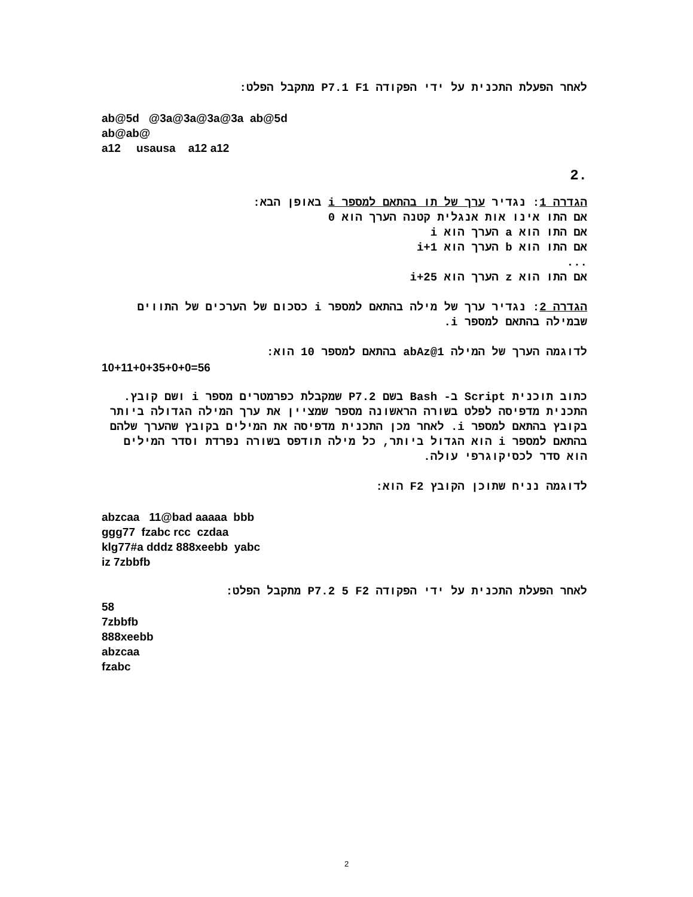לאחר הפעלת התכנית על ידי הפקודה P7.1 F1 מתקבל הפלט:
ab@5d @3a@3a@3a@3a ab@5d ab@ab@ a12 usausa a12 a12
2.
הגדרה 1: נגדיר ערך של תו בהתאם למספר i באופן הבא:
אם התו אינו אות אנגלית קטנה הערך הוא 0
אם התו הוא a הערך הוא i
אם התו הוא b הערך הוא i+1
...
אם התו הוא z הערך הוא i+25
הגדרה 2: נגדיר ערך של מילה בהתאם למספר i כסכום של הערכים של התווים שבמילה בהתאם למספר i.
לדוגמה הערך של המילה abAz@1 בהתאם למספר 10 הוא:
10+11+0+35+0+0=56
כתוב תוכנית Script ב- Bash בשם P7.2 שמקבלת כפרמטרים מספר i ושם קובץ.
התכנית מדפיסה לפלט בשורה הראשונה מספר שמציין את ערך המילה הגדולה ביותר בקובץ בהתאם למספר i. לאחר מכן התכנית מדפיסה את המילים בקובץ שהערך שלהם בהתאם למספר i הוא הגדול ביותר, כל מילה תודפס בשורה נפרדת וסדר המילים הוא סדר לכסיקוגרפי עולה.
לדוגמה נניח שתוכן הקובץ F2 הוא:
abzcaa 11@bad aaaaa bbb ggg77 fzabc rcc czdaa klg77#a dddz 888xeebb yabc iz 7zbbfb
לאחר הפעלת התכנית על ידי הפקודה P7.2 5 F2 מתקבל הפלט:
58 7zbbfb 888xeebb abzcaa fzabc
2